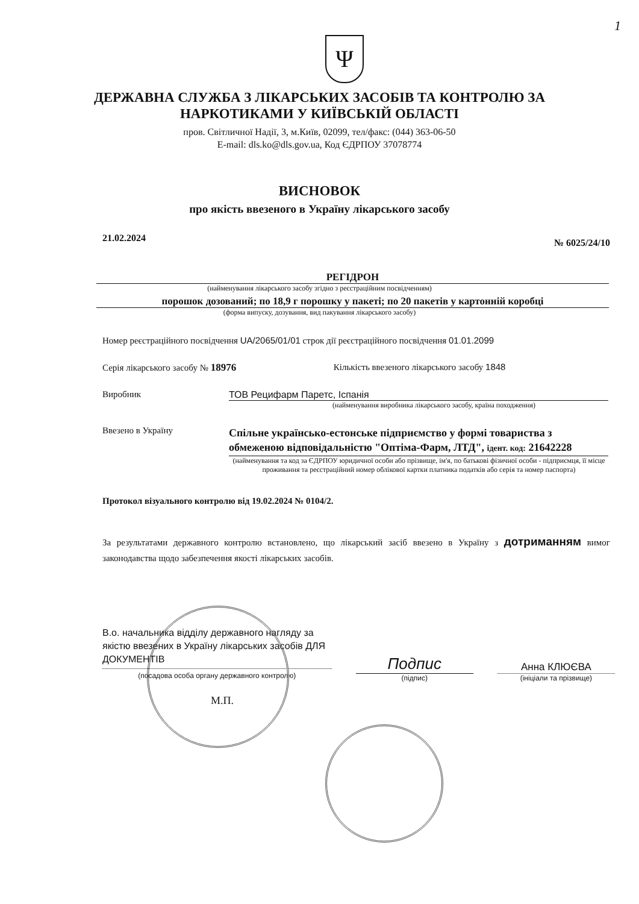1
Ψ
ДЕРЖАВНА СЛУЖБА З ЛІКАРСЬКИХ ЗАСОБІВ ТА КОНТРОЛЮ ЗА
НАРКОТИКАМИ У КИЇВСЬКІЙ ОБЛАСТІ
пров. Світличної Надії, 3, м.Київ, 02099, тел/факс: (044) 363-06-50
E-mail: dls.ko@dls.gov.ua, Код ЄДРПОУ 37078774
ВИСНОВОК
про якість ввезеного в Україну лікарського засобу
21.02.2024 № 6025/24/10
РЕГІДРОН
(найменування лікарського засобу згідно з реєстраційним посвідченням)
порошок дозований; по 18,9 г порошку у пакеті; по 20 пакетів у картонній коробці
(форма випуску, дозування, вид пакування лікарського засобу)
Номер реєстраційного посвідчення UA/2065/01/01 строк дії реєстраційного посвідчення 01.01.2099
Серія лікарського засобу № 18976 Кількість ввезеного лікарського засобу 1848
Виробник ТОВ Рецифарм Паретс, Іспанія
(найменування виробника лікарського засобу, країна походження)
Ввезено в Україну Спільне українсько-естонське підприємство у формі товариства з обмеженою відповідальністю "Оптіма-Фарм, ЛТД", ідент. код: 21642228
(найменування та код за ЄДРПОУ юридичної особи або прізвище, ім'я, по батькові фізичної особи - підприємця, її місце проживання та реєстраційний номер облікової картки платника податків або серія та номер паспорта)
Протокол візуального контролю від 19.02.2024 № 0104/2.
За результатами державного контролю встановлено, що лікарський засіб ввезено в Україну з дотриманням вимог законодавства щодо забезпечення якості лікарських засобів.
В.о. начальника відділу державного нагляду за якістю ввезених в Україну лікарських засобів ДЛЯ ДОКУМЕНТІВ
(посадова особа органу державного контролю)
Подпис
(підпис)
Анна КЛЮЄВА
(ініціали та прізвище)
М.П.